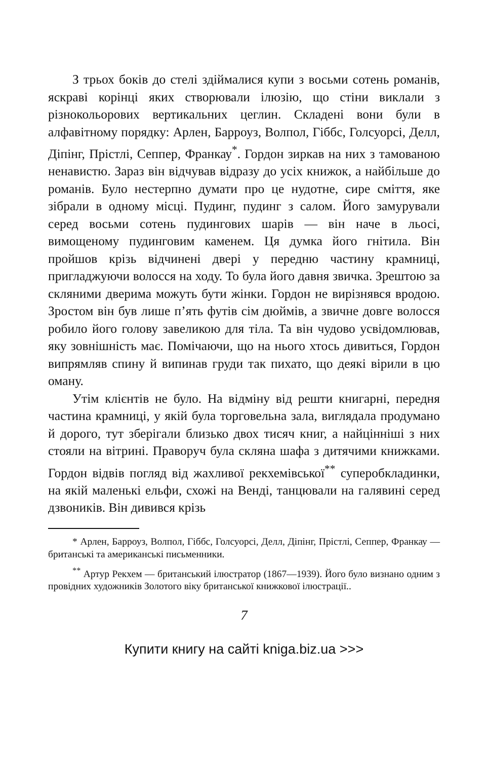З трьох боків до стелі здіймалися купи з восьми сотень романів, яскраві корінці яких створювали ілюзію, що стіни виклали з різнокольорових вертикальних цеглин. Складені вони були в алфавітному порядку: Арлен, Барроуз, Волпол, Гіббс, Голсуорсі, Делл, Діпінг, Прістлі, Сеппер, Франкау<sup>*</sup>. Гордон зиркав на них з тамованою ненавистю. Зараз він відчував відразу до усіх книжок, а найбільше до романів. Було нестерпно думати про це нудотне, сире сміття, яке зібрали в одному місці. Пудинг, пудинг з салом. Його замурували серед восьми сотень пудингових шарів — він наче в льосі, вимощеному пудинговим каменем. Ця думка його гнітила. Він пройшов крізь відчинені двері у передню частину крамниці, пригладжуючи волосся на ходу. То була його давня звичка. Зрештою за скляними дверима можуть бути жінки. Гордон не вирізнявся вродою. Зростом він був лише п’ять футів сім дюймів, а звичне довге волосся робило його голову завеликою для тіла. Та він чудово усвідомлював, яку зовнішність має. Помічаючи, що на нього хтось дивиться, Гордон випрямляв спину й випинав груди так пихато, що деякі вірили в цю оману.
Утім клієнтів не було. На відміну від решти книгарні, передня частина крамниці, у якій була торговельна зала, виглядала продумано й дорого, тут зберігали близько двох тисяч книг, а найцінніші з них стояли на вітрині. Праворуч була скляна шафа з дитячими книжками. Гордон відвів погляд від жахливої рекхемівської<sup>**</sup> суперобкладинки, на якій маленькі ельфи, схожі на Венді, танцювали на галявині серед дзвоників. Він дивився крізь
* Арлен, Барроуз, Волпол, Гіббс, Голсуорсі, Делл, Діпінг, Прістлі, Сеппер, Франкау — британські та американські письменники.
<sup>**</sup> Артур Рекхем — британський ілюстратор (1867—1939). Його було визнано одним з провідних художників Золотого віку британської книжкової ілюстрації..
7
Купити книгу на сайті kniga.biz.ua >>>